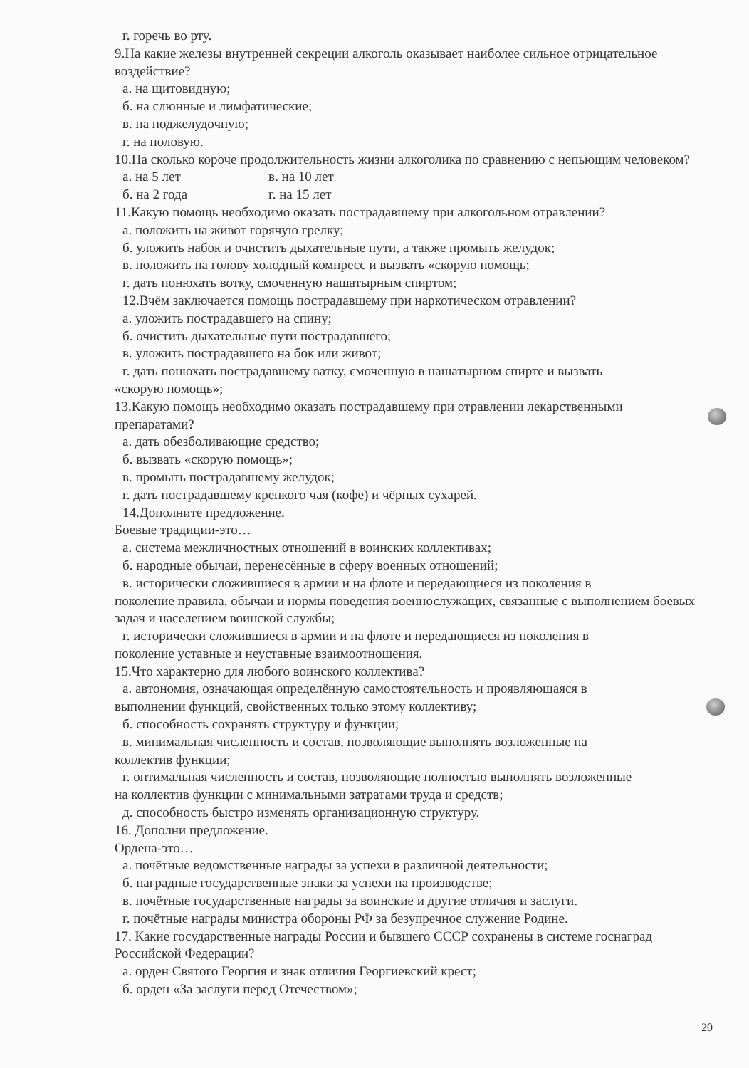г. горечь во рту.
9.На какие железы внутренней секреции алкоголь оказывает наиболее сильное отрицательное воздействие?
а. на щитовидную;
б. на слюнные и лимфатические;
в. на поджелудочную;
г. на половую.
10.На сколько короче продолжительность жизни алкоголика по сравнению с непьющим человеком?
а. на 5 лет в. на 10 лет
б. на 2 года г. на 15 лет
11.Какую помощь необходимо оказать пострадавшему при алкогольном отравлении?
а. положить на живот горячую грелку;
б. уложить набок и очистить дыхательные пути, а также промыть желудок;
в. положить на голову холодный компресс и вызвать «скорую помощь;
г. дать понюхать вотку, смоченную нашатырным спиртом;
12.Вчём заключается помощь пострадавшему при наркотическом отравлении?
а. уложить пострадавшего на спину;
б. очистить дыхательные пути пострадавшего;
в. уложить пострадавшего на бок или живот;
г. дать понюхать пострадавшему ватку, смоченную в нашатырном спирте и вызвать
«скорую помощь»;
13.Какую помощь необходимо оказать пострадавшему при отравлении лекарственными препаратами?
а. дать обезболивающие средство;
б. вызвать «скорую помощь»;
в. промыть пострадавшему желудок;
г. дать пострадавшему крепкого чая (кофе) и чёрных сухарей.
14.Дополните предложение.
Боевые традиции-это…
а. система межличностных отношений в воинских коллективах;
б. народные обычаи, перенесённые в сферу военных отношений;
в. исторически сложившиеся в армии и на флоте и передающиеся из поколения в
поколение правила, обычаи и нормы поведения военнослужащих, связанные с выполнением боевых задач и населением воинской службы;
г. исторически сложившиеся в армии и на флоте и передающиеся из поколения в
поколение уставные и неуставные взаимоотношения.
15.Что характерно для любого воинского коллектива?
а. автономия, означающая определённую самостоятельность и проявляющаяся в
выполнении функций, свойственных только этому коллективу;
б. способность сохранять структуру и функции;
в. минимальная численность и состав, позволяющие выполнять возложенные на
коллектив функции;
г. оптимальная численность и состав, позволяющие полностью выполнять возложенные
на коллектив функции с минимальными затратами труда и средств;
д. способность быстро изменять организационную структуру.
16. Дополни предложение.
Ордена-это…
а. почётные ведомственные награды за успехи в различной деятельности;
б. наградные государственные знаки за успехи на производстве;
в. почётные государственные награды за воинские и другие отличия и заслуги.
г. почётные награды министра обороны РФ за безупречное служение Родине.
17. Какие государственные награды России и бывшего СССР сохранены в системе госнаград Российской Федерации?
а. орден Святого Георгия и знак отличия Георгиевский крест;
б. орден «За заслуги перед Отечеством»;
20